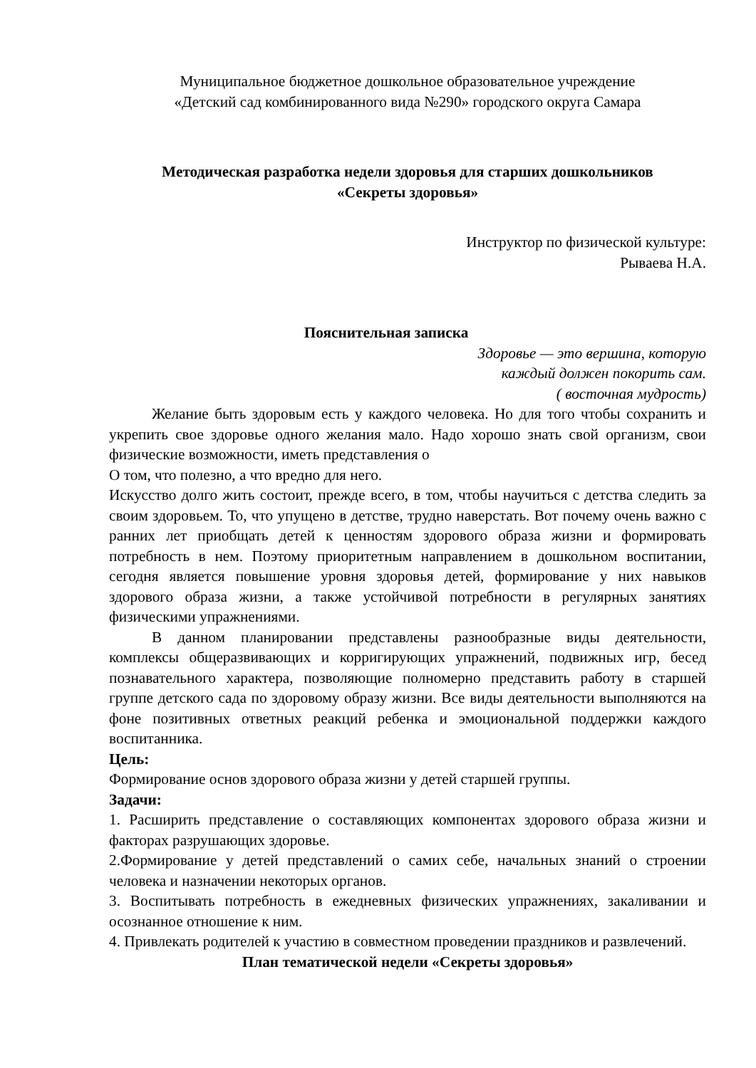Муниципальное бюджетное дошкольное образовательное учреждение
«Детский сад комбинированного вида №290» городского округа Самара
Методическая разработка недели здоровья для старших дошкольников
«Секреты здоровья»
Инструктор по физической культуре:
Рываева Н.А.
Пояснительная записка
Здоровье — это вершина, которую
каждый должен покорить сам.
( восточная мудрость)
Желание быть здоровым есть у каждого человека. Но для того чтобы сохранить и укрепить свое здоровье одного желания мало. Надо хорошо знать свой организм, свои физические возможности, иметь представления о
О том, что полезно, а что вредно для него.
Искусство долго жить состоит, прежде всего, в том, чтобы научиться с детства следить за своим здоровьем. То, что упущено в детстве, трудно наверстать. Вот почему очень важно с ранних лет приобщать детей к ценностям здорового образа жизни и формировать потребность в нем. Поэтому приоритетным направлением в дошкольном воспитании, сегодня является повышение уровня здоровья детей, формирование у них навыков здорового образа жизни, а также устойчивой потребности в регулярных занятиях физическими упражнениями.
В данном планировании представлены разнообразные виды деятельности, комплексы общеразвивающих и корригирующих упражнений, подвижных игр, бесед познавательного характера, позволяющие полномерно представить работу в старшей группе детского сада по здоровому образу жизни. Все виды деятельности выполняются на фоне позитивных ответных реакций ребенка и эмоциональной поддержки каждого воспитанника.
Цель:
Формирование основ здорового образа жизни у детей старшей группы.
Задачи:
1. Расширить представление о составляющих компонентах здорового образа жизни и факторах разрушающих здоровье.
2.Формирование у детей представлений о самих себе, начальных знаний о строении человека и назначении некоторых органов.
3. Воспитывать потребность в ежедневных физических упражнениях, закаливании и осознанное отношение к ним.
4. Привлекать родителей к участию в совместном проведении праздников и развлечений.
План тематической недели «Секреты здоровья»